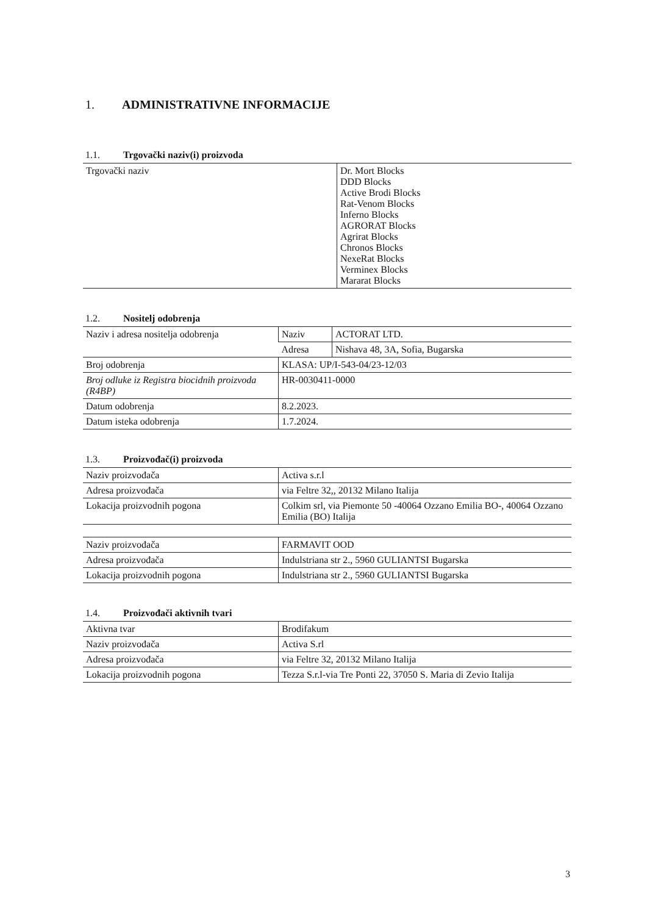1. ADMINISTRATIVNE INFORMACIJE
1.1. Trgovački naziv(i) proizvoda
| Trgovački naziv | Dr. Mort Blocks DDD Blocks Active Brodi Blocks Rat-Venom Blocks Inferno Blocks AGRORAT Blocks Agrirat Blocks Chronos Blocks NexeRat Blocks Verminex Blocks Mararat Blocks |
1.2. Nositelj odobrenja
| Naziv i adresa nositelja odobrenja | Naziv | ACTORAT LTD. |
| | Adresa | Nishava 48, 3A, Sofia, Bugarska |
| Broj odobrenja | KLASA: UP/I-543-04/23-12/03 | |
| Broj odluke iz Registra biocidnih proizvoda (R4BP) | HR-0030411-0000 | |
| Datum odobrenja | 8.2.2023. | |
| Datum isteka odobrenja | 1.7.2024. | |
1.3. Proizvođač(i) proizvoda
| Naziv proizvođača | Activa s.r.l |
| Adresa proizvođača | via Feltre 32,, 20132 Milano Italija |
| Lokacija proizvodnih pogona | Colkim srl, via Piemonte 50 -40064 Ozzano Emilia BO-, 40064 Ozzano Emilia (BO) Italija |
| Naziv proizvođača | FARMAVIT OOD |
| Adresa proizvođača | Indulstriana str 2., 5960 GULIANTSI Bugarska |
| Lokacija proizvodnih pogona | Indulstriana str 2., 5960 GULIANTSI Bugarska |
1.4. Proizvođači aktivnih tvari
| Aktivna tvar | Brodifakum |
| Naziv proizvođača | Activa S.rl |
| Adresa proizvođača | via Feltre 32, 20132 Milano Italija |
| Lokacija proizvodnih pogona | Tezza S.r.l-via Tre Ponti 22, 37050 S. Maria di Zevio Italija |
3